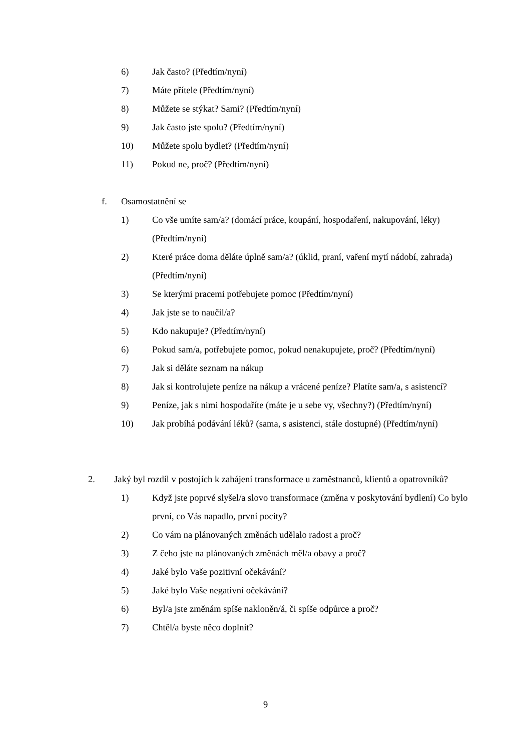6) Jak často? (Předtím/nyní)
7) Máte přítele (Předtím/nyní)
8) Můžete se stýkat? Sami? (Předtím/nyní)
9) Jak často jste spolu? (Předtím/nyní)
10) Můžete spolu bydlet? (Předtím/nyní)
11) Pokud ne, proč? (Předtím/nyní)
f. Osamostatnění se
1) Co vše umíte sam/a? (domácí práce, koupání, hospodaření, nakupování, léky) (Předtím/nyní)
2) Které práce doma děláte úplně sam/a? (úklid, praní, vaření mytí nádobí, zahrada) (Předtím/nyní)
3) Se kterými pracemi potřebujete pomoc (Předtím/nyní)
4) Jak jste se to naučil/a?
5) Kdo nakupuje? (Předtím/nyní)
6) Pokud sam/a, potřebujete pomoc, pokud nenakupujete, proč? (Předtím/nyní)
7) Jak si děláte seznam na nákup
8) Jak si kontrolujete peníze na nákup a vrácené peníze? Platíte sam/a, s asistencí?
9) Peníze, jak s nimi hospodaříte (máte je u sebe vy, všechny?) (Předtím/nyní)
10) Jak probíhá podávání léků? (sama, s asistenci, stále dostupné) (Předtím/nyní)
2. Jaký byl rozdíl v postojích k zahájení transformace u zaměstnanců, klientů a opatrovníků?
1) Když jste poprvé slyšel/a slovo transformace (změna v poskytování bydlení) Co bylo první, co Vás napadlo, první pocity?
2) Co vám na plánovaných změnách udělalo radost a proč?
3) Z čeho jste na plánovaných změnách měl/a obavy a proč?
4) Jaké bylo Vaše pozitivní očekávání?
5) Jaké bylo Vaše negativní očekáváni?
6) Byl/a jste změnám spíše nakloněn/á, či spíše odpůrce a proč?
7) Chtěl/a byste něco doplnit?
9